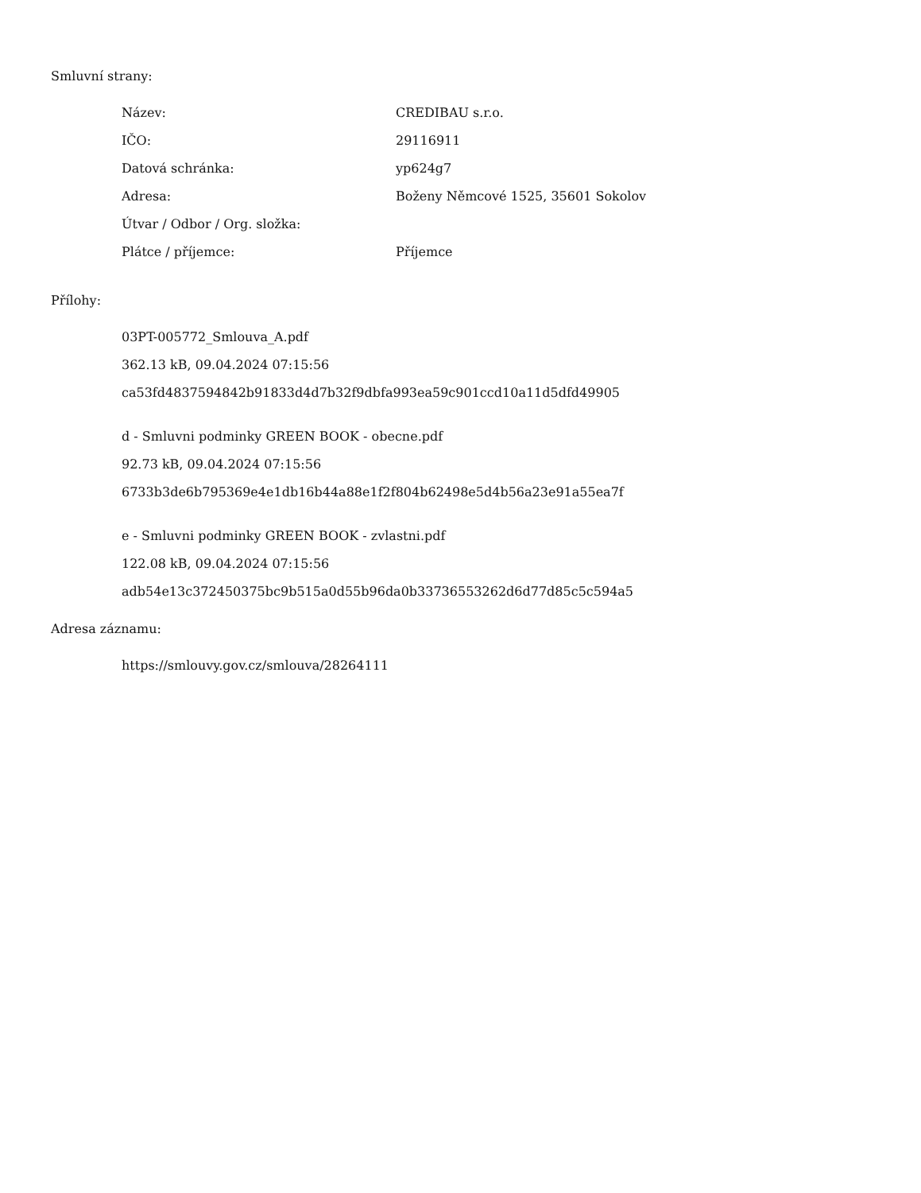Smluvní strany:
| Název: | CREDIBAU s.r.o. |
| IČO: | 29116911 |
| Datová schránka: | yp624g7 |
| Adresa: | Boženy Němcové 1525, 35601 Sokolov |
| Útvar / Odbor / Org. složka: | |
| Plátce / příjemce: | Příjemce |
Přílohy:
03PT-005772_Smlouva_A.pdf
362.13 kB, 09.04.2024 07:15:56
ca53fd4837594842b91833d4d7b32f9dbfa993ea59c901ccd10a11d5dfd49905
d - Smluvni podminky GREEN BOOK - obecne.pdf
92.73 kB, 09.04.2024 07:15:56
6733b3de6b795369e4e1db16b44a88e1f2f804b62498e5d4b56a23e91a55ea7f
e - Smluvni podminky GREEN BOOK - zvlastni.pdf
122.08 kB, 09.04.2024 07:15:56
adb54e13c372450375bc9b515a0d55b96da0b33736553262d6d77d85c5c594a5
Adresa záznamu:
https://smlouvy.gov.cz/smlouva/28264111